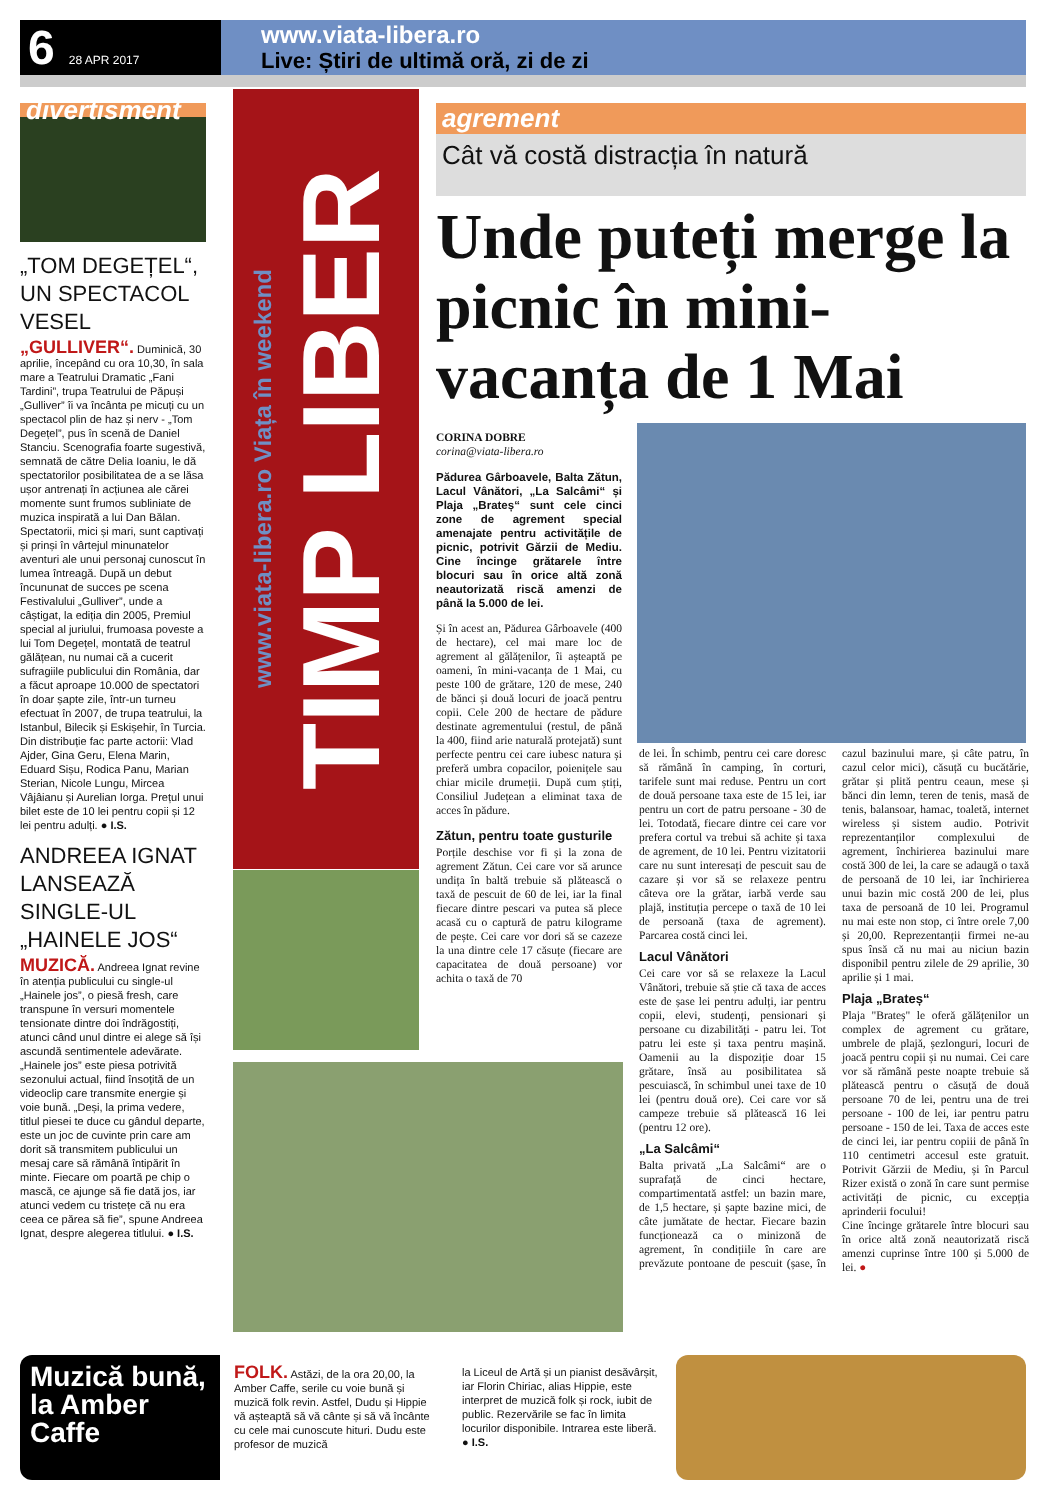6 28 APR 2017
www.viata-libera.ro
Live: Știri de ultimă oră, zi de zi
divertisment
„TOM DEGEȚEL“, UN SPECTACOL VESEL
„GULLIVER“. Duminică, 30 aprilie, începând cu ora 10,30, în sala mare a Teatrului Dramatic „Fani Tardini”, trupa Teatrului de Păpuși „Gulliver” îi va încânta pe micuți cu un spectacol plin de haz și nerv - „Tom Degețel”, pus în scenă de Daniel Stanciu. Scenografia foarte sugestivă, semnată de către Delia Ioaniu, le dă spectatorilor posibilitatea de a se lăsa ușor antrenați în acțiunea ale cărei momente sunt frumos subliniate de muzica inspirată a lui Dan Bălan. Spectatorii, mici și mari, sunt captivați și prinși în vârtejul minunatelor aventuri ale unui personaj cunoscut în lumea întreagă. După un debut încununat de succes pe scena Festivalului „Gulliver”, unde a câștigat, la ediția din 2005, Premiul special al juriului, frumoasa poveste a lui Tom Degețel, montată de teatrul gălățean, nu numai că a cucerit sufragiile publicului din România, dar a făcut aproape 10.000 de spectatori în doar șapte zile, într-un turneu efectuat în 2007, de trupa teatrului, la Istanbul, Bilecik și Eskișehir, în Turcia. Din distribuție fac parte actorii: Vlad Ajder, Gina Geru, Elena Marin, Eduard Sișu, Rodica Panu, Marian Sterian, Nicole Lungu, Mircea Vâjâianu și Aurelian Iorga. Prețul unui bilet este de 10 lei pentru copii și 12 lei pentru adulți. ● I.S.
ANDREEA IGNAT LANSEAZĂ SINGLE-UL „HAINELE JOS“
MUZICĂ. Andreea Ignat revine în atenția publicului cu single-ul „Hainele jos”, o piesă fresh, care transpune în versuri momentele tensionate dintre doi îndrăgostiți, atunci când unul dintre ei alege să își ascundă sentimentele adevărate. „Hainele jos” este piesa potrivită sezonului actual, fiind însoțită de un videoclip care transmite energie și voie bună. „Deși, la prima vedere, titlul piesei te duce cu gândul departe, este un joc de cuvinte prin care am dorit să transmitem publicului un mesaj care să rămână întipărit în minte. Fiecare om poartă pe chip o mască, ce ajunge să fie dată jos, iar atunci vedem cu tristețe că nu era ceea ce părea să fie”, spune Andreea Ignat, despre alegerea titlului. ● I.S.
www.viata-libera.ro Viața în weekend
TIMP LIBER
agrement
Cât vă costă distracția în natură
Unde puteți merge la picnic în mini-vacanța de 1 Mai
CORINA DOBRE
corina@viata-libera.ro
Pădurea Gârboavele, Balta Zătun, Lacul Vânători, „La Salcâmi“ și Plaja „Brateș“ sunt cele cinci zone de agrement special amenajate pentru activitățile de picnic, potrivit Gărzii de Mediu. Cine încinge grătarele între blocuri sau în orice altă zonă neautorizată riscă amenzi de până la 5.000 de lei.
Și în acest an, Pădurea Gârboavele (400 de hectare), cel mai mare loc de agrement al gălățenilor, îi așteaptă pe oameni, în mini-vacanța de 1 Mai, cu peste 100 de grătare, 120 de mese, 240 de bănci și două locuri de joacă pentru copii. Cele 200 de hectare de pădure destinate agrementului (restul, de până la 400, fiind arie naturală protejată) sunt perfecte pentru cei care iubesc natura și preferă umbra copacilor, poienițele sau chiar micile drumeții. După cum știți, Consiliul Județean a eliminat taxa de acces în pădure.
Zătun, pentru toate gusturile
Porțile deschise vor fi și la zona de agrement Zătun. Cei care vor să arunce undița în baltă trebuie să plătească o taxă de pescuit de 60 de lei, iar la final fiecare dintre pescari va putea să plece acasă cu o captură de patru kilograme de pește. Cei care vor dori să se cazeze la una dintre cele 17 căsuțe (fiecare are capacitatea de două persoane) vor achita o taxă de 70
de lei. În schimb, pentru cei care doresc să rămână în camping, în corturi, tarifele sunt mai reduse. Pentru un cort de două persoane taxa este de 15 lei, iar pentru un cort de patru persoane - 30 de lei. Totodată, fiecare dintre cei care vor prefera cortul va trebui să achite și taxa de agrement, de 10 lei. Pentru vizitatorii care nu sunt interesați de pescuit sau de cazare și vor să se relaxeze pentru câteva ore la grătar, iarbă verde sau plajă, instituția percepe o taxă de 10 lei de persoană (taxa de agrement). Parcarea costă cinci lei.
Lacul Vânători
Cei care vor să se relaxeze la Lacul Vânători, trebuie să știe că taxa de acces este de șase lei pentru adulți, iar pentru copii, elevi, studenți, pensionari și persoane cu dizabilități - patru lei. Tot patru lei este și taxa pentru mașină. Oamenii au la dispoziție doar 15 grătare, însă au posibilitatea să pescuiască, în schimbul unei taxe de 10 lei (pentru două ore). Cei care vor să campeze trebuie să plătească 16 lei (pentru 12 ore).
„La Salcâmi“
Balta privată „La Salcâmi“ are o suprafață de cinci hectare, compartimentată astfel: un bazin mare, de 1,5 hectare, și șapte bazine mici, de câte jumătate de hectar. Fiecare bazin funcționează ca o minizonă de agrement, în condițiile în care are prevăzute pontoane de pescuit (șase, în cazul bazinului mare, și câte patru, în cazul celor mici), căsuță cu bucătărie, grătar și plită pentru ceaun, mese și bănci din lemn, teren de tenis, masă de tenis, balansoar, hamac, toaletă, internet wireless și sistem audio. Potrivit reprezentanților complexului de agrement, închirierea bazinului mare costă 300 de lei, la care se adaugă o taxă de persoană de 10 lei, iar închirierea unui bazin mic costă 200 de lei, plus taxa de persoană de 10 lei. Programul nu mai este non stop, ci între orele 7,00 și 20,00. Reprezentanții firmei ne-au spus însă că nu mai au niciun bazin disponibil pentru zilele de 29 aprilie, 30 aprilie și 1 mai.
Plaja „Brateș“
Plaja "Brateș" le oferă gălățenilor un complex de agrement cu grătare, umbrele de plajă, șezlonguri, locuri de joacă pentru copii și nu numai. Cei care vor să rămână peste noapte trebuie să plătească pentru o căsuță de două persoane 70 de lei, pentru una de trei persoane - 100 de lei, iar pentru patru persoane - 150 de lei. Taxa de acces este de cinci lei, iar pentru copiii de până în 110 centimetri accesul este gratuit. Potrivit Gărzii de Mediu, și în Parcul Rizer există o zonă în care sunt permise activități de picnic, cu excepția aprinderii focului!
Cine încinge grătarele între blocuri sau în orice altă zonă neautorizată riscă amenzi cuprinse între 100 și 5.000 de lei. ●
Muzică bună, la Amber Caffe
FOLK. Astăzi, de la ora 20,00, la Amber Caffe, serile cu voie bună și muzică folk revin. Astfel, Dudu și Hippie vă așteaptă să vă cânte și să vă încânte cu cele mai cunoscute hituri. Dudu este profesor de muzică
la Liceul de Artă și un pianist desăvârșit, iar Florin Chiriac, alias Hippie, este interpret de muzică folk și rock, iubit de public. Rezervările se fac în limita locurilor disponibile. Intrarea este liberă. ● I.S.